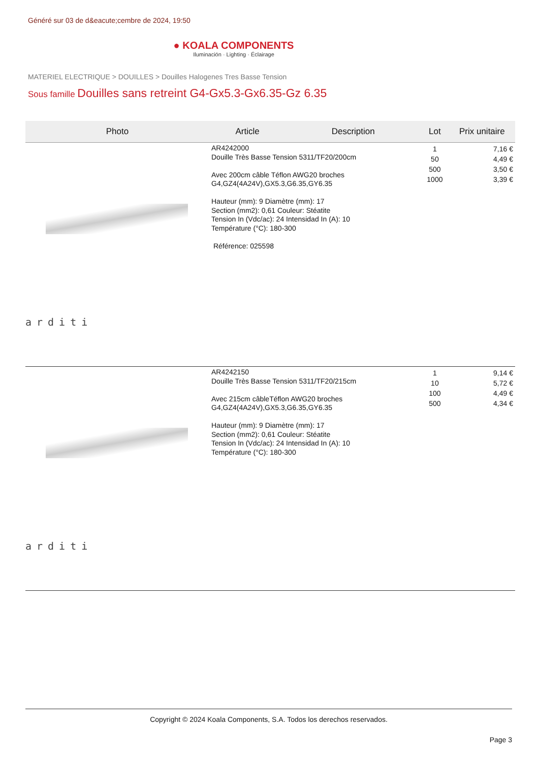Généré sur 03 de d&eacute;cembre de 2024, 19:50
● KOALA COMPONENTS
Iluminación · Lighting · Éclairage
MATERIEL ELECTRIQUE > DOUILLES > Douilles Halogenes Tres Basse Tension
Sous famille Douilles sans retreint G4-Gx5.3-Gx6.35-Gz 6.35
| Photo | Article | Description | Lot | Prix unitaire |
| --- | --- | --- | --- | --- |
| arditi | AR4242000 Douille Très Basse Tension 5311/TF20/200cm Avec 200cm câble Téflon AWG20 broches G4,GZ4(4A24V),GX5.3,G6.35,GY6.35 Hauteur (mm): 9 Diamètre (mm): 17 Section (mm2): 0,61 Couleur: Stéatite Tension In (Vdc/ac): 24 Intensidad In (A): 10 Température (°C): 180-300 Référence: 025598 | | 1 50 500 1000 | 7,16 € 4,49 € 3,50 € 3,39 € |
| arditi | AR4242150 Douille Très Basse Tension 5311/TF20/215cm Avec 215cm câbleTéflon AWG20 broches G4,GZ4(4A24V),GX5.3,G6.35,GY6.35 Hauteur (mm): 9 Diamètre (mm): 17 Section (mm2): 0,61 Couleur: Stéatite Tension In (Vdc/ac): 24 Intensidad In (A): 10 Température (°C): 180-300 | | 1 10 100 500 | 9,14 € 5,72 € 4,49 € 4,34 € |
Copyright © 2024 Koala Components, S.A. Todos los derechos reservados.
Page 3